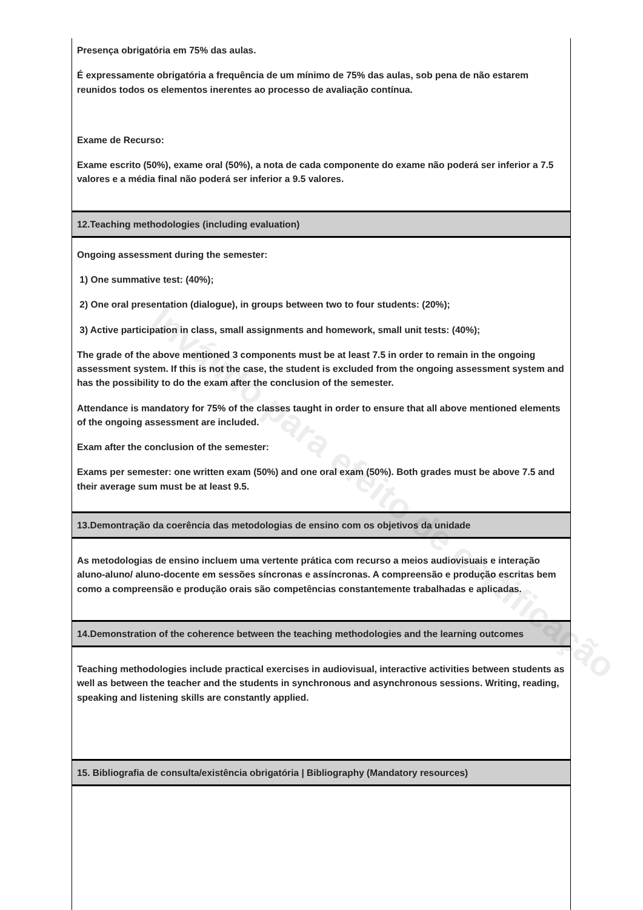Presença obrigatória em 75% das aulas.
É expressamente obrigatória a frequência de um mínimo de 75% das aulas, sob pena de não estarem reunidos todos os elementos inerentes ao processo de avaliação contínua.
Exame de Recurso:
Exame escrito (50%), exame oral (50%), a nota de cada componente do exame não poderá ser inferior a 7.5 valores e a média final não poderá ser inferior a 9.5 valores.
12.Teaching methodologies (including evaluation)
Ongoing assessment during the semester:
1) One summative test: (40%);
2) One oral presentation (dialogue), in groups between two to four students: (20%);
3) Active participation in class, small assignments and homework, small unit tests: (40%);
The grade of the above mentioned 3 components must be at least 7.5 in order to remain in the ongoing assessment system. If this is not the case, the student is excluded from the ongoing assessment system and has the possibility to do the exam after the conclusion of the semester.
Attendance is mandatory for 75% of the classes taught in order to ensure that all above mentioned elements of the ongoing assessment are included.
Exam after the conclusion of the semester:
Exams per semester: one written exam (50%) and one oral exam (50%). Both grades must be above 7.5 and their average sum must be at least 9.5.
13.Demontração da coerência das metodologias de ensino com os objetivos da unidade
As metodologias de ensino incluem uma vertente prática com recurso a meios audiovisuais e interação aluno-aluno/ aluno-docente em sessões síncronas e assíncronas. A compreensão e produção escritas bem como a compreensão e produção orais são competências constantemente trabalhadas e aplicadas.
14.Demonstration of the coherence between the teaching methodologies and the learning outcomes
Teaching methodologies include practical exercises in audiovisual, interactive activities between students as well as between the teacher and the students in synchronous and asynchronous sessions. Writing, reading, speaking and listening skills are constantly applied.
15. Bibliografia de consulta/existência obrigatória | Bibliography (Mandatory resources)
Inválido para efeito de certificação